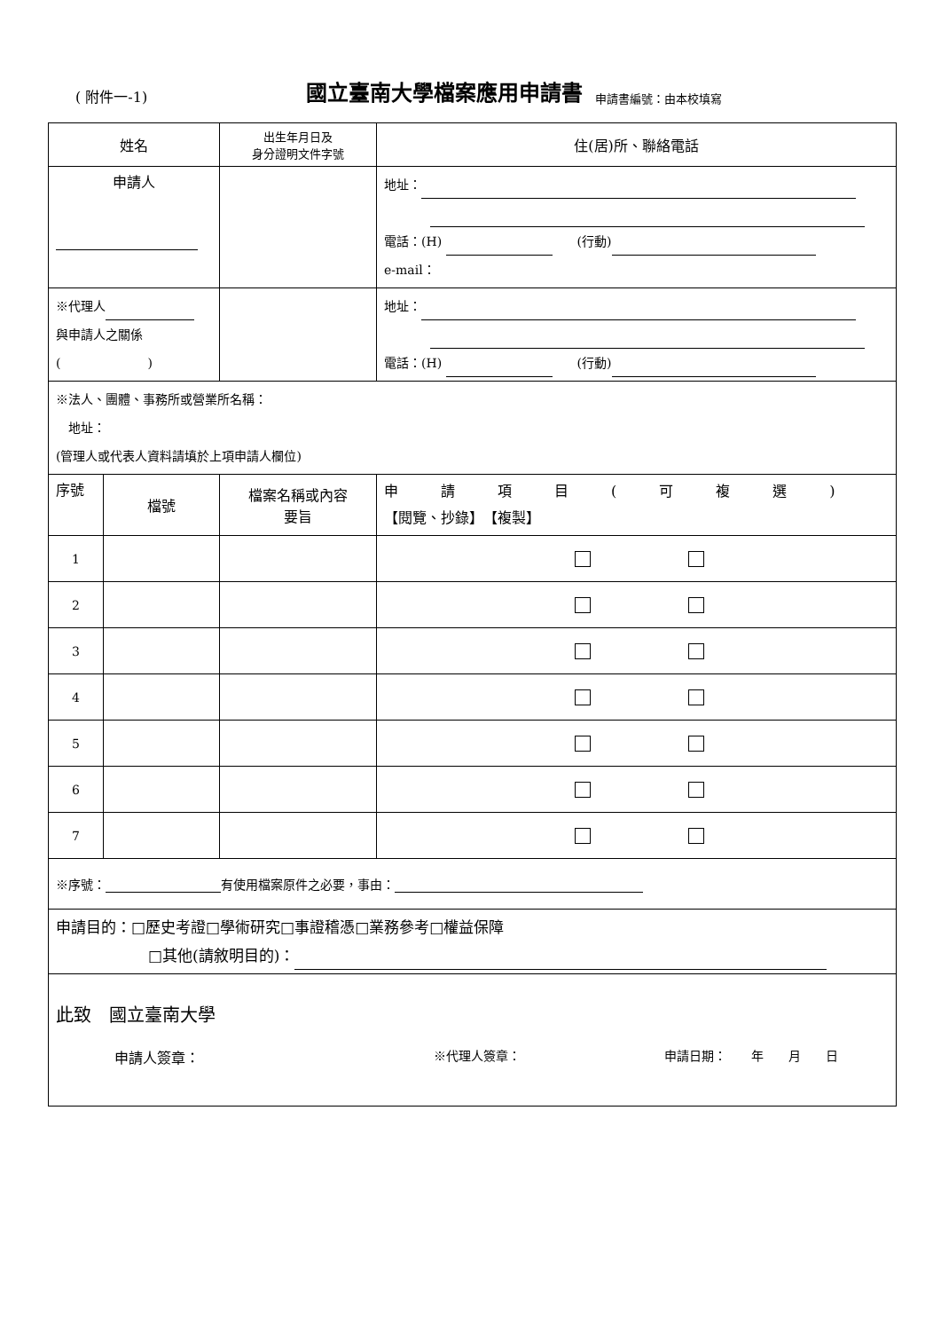( 附件一-1) 國立臺南大學檔案應用申請書 申請書編號：由本校填寫
| 姓名 | | 出生年月日及 身分證明文件字號 | 住(居)所、聯絡電話 |
| --- | --- | --- | --- |
| 申請人 | | | 地址： 電話：(H) (行動) e-mail： |
| ※代理人 與申請人之關係 ( ) | | | 地址： 電話：(H) (行動) |
| ※法人、團體、事務所或營業所名稱： 地址： (管理人或代表人資料請填於上項申請人欄位) | | | |
| 序號 | 檔號 | 檔案名稱或內容 要旨 | 申 請 項 目 ( 可 複 選 ) 【閱覽、抄錄】 【複製】 |
| 1 | | | |
| 2 | | | |
| 3 | | | |
| 4 | | | |
| 5 | | | |
| 6 | | | |
| 7 | | | |
| ※序號： 有使用檔案原件之必要，事由： | | | |
| 申請目的：□歷史考證□學術研究□事證稽憑□業務參考□權益保障 □其他(請敘明目的)： | | | |
| 此致 國立臺南大學 申請人簽章： ※代理人簽章： 申請日期： 年 月 日 | | | |